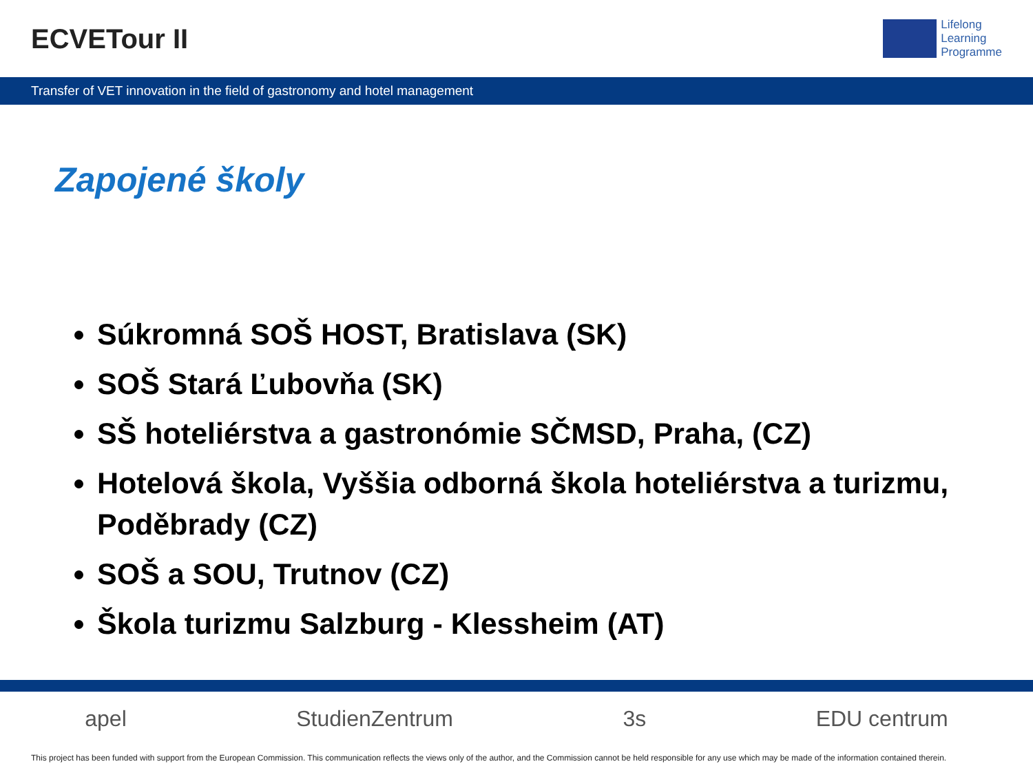ECVETour II
Lifelong
Learning
Programme
Transfer of VET innovation in the field of gastronomy and hotel management
Zapojené školy
Súkromná SOŠ HOST, Bratislava (SK)
SOŠ Stará Ľubovňa (SK)
SŠ hoteliérstva a gastronómie SČMSD, Praha, (CZ)
Hotelová škola, Vyššia odborná škola hoteliérstva a turizmu, Poděbrady (CZ)
SOŠ a SOU, Trutnov (CZ)
Škola turizmu Salzburg - Klessheim (AT)
apel StudienZentrum 3s EDU centrum
This project has been funded with support from the European Commission. This communication reflects the views only of the author, and the Commission cannot be held responsible for any use which may be made of the information contained therein.